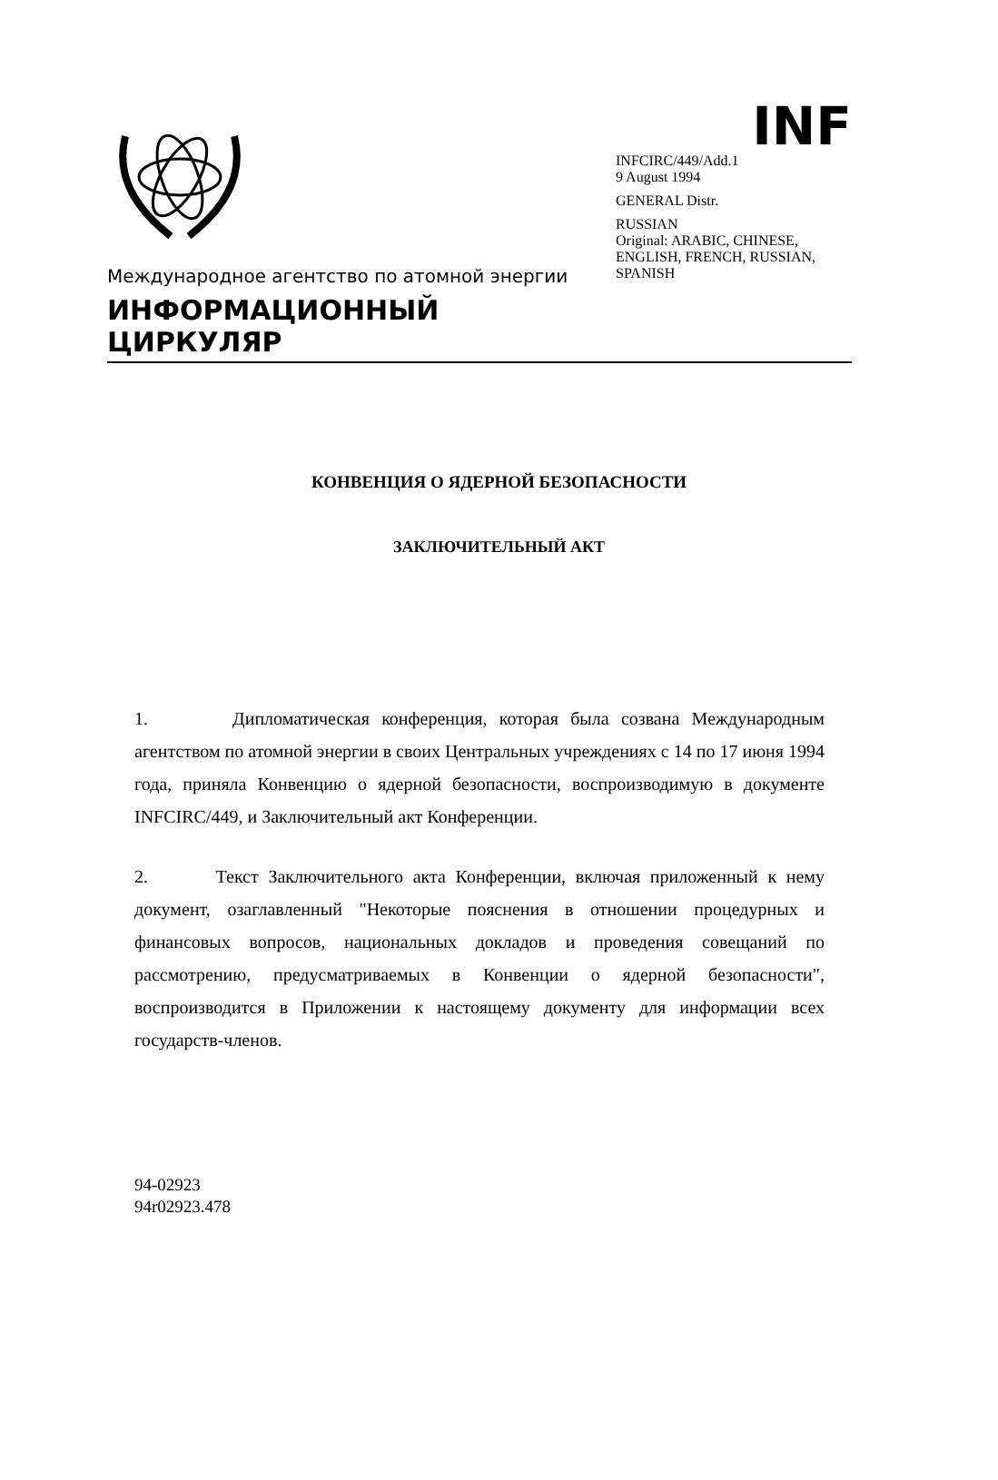Международное агентство по атомной энергии
ИНФОРМАЦИОННЫЙ ЦИРКУЛЯР
INF
INFCIRC/449/Add.1
9 August 1994
GENERAL Distr.
RUSSIAN
Original: ARABIC, CHINESE, ENGLISH, FRENCH, RUSSIAN, SPANISH
КОНВЕНЦИЯ О ЯДЕРНОЙ БЕЗОПАСНОСТИ
ЗАКЛЮЧИТЕЛЬНЫЙ АКТ
1. Дипломатическая конференция, которая была созвана Международным агентством по атомной энергии в своих Центральных учреждениях с 14 по 17 июня 1994 года, приняла Конвенцию о ядерной безопасности, воспроизводимую в документе INFCIRC/449, и Заключительный акт Конференции.
2. Текст Заключительного акта Конференции, включая приложенный к нему документ, озаглавленный "Некоторые пояснения в отношении процедурных и финансовых вопросов, национальных докладов и проведения совещаний по рассмотрению, предусматриваемых в Конвенции о ядерной безопасности", воспроизводится в Приложении к настоящему документу для информации всех государств-членов.
94-02923
94r02923.478